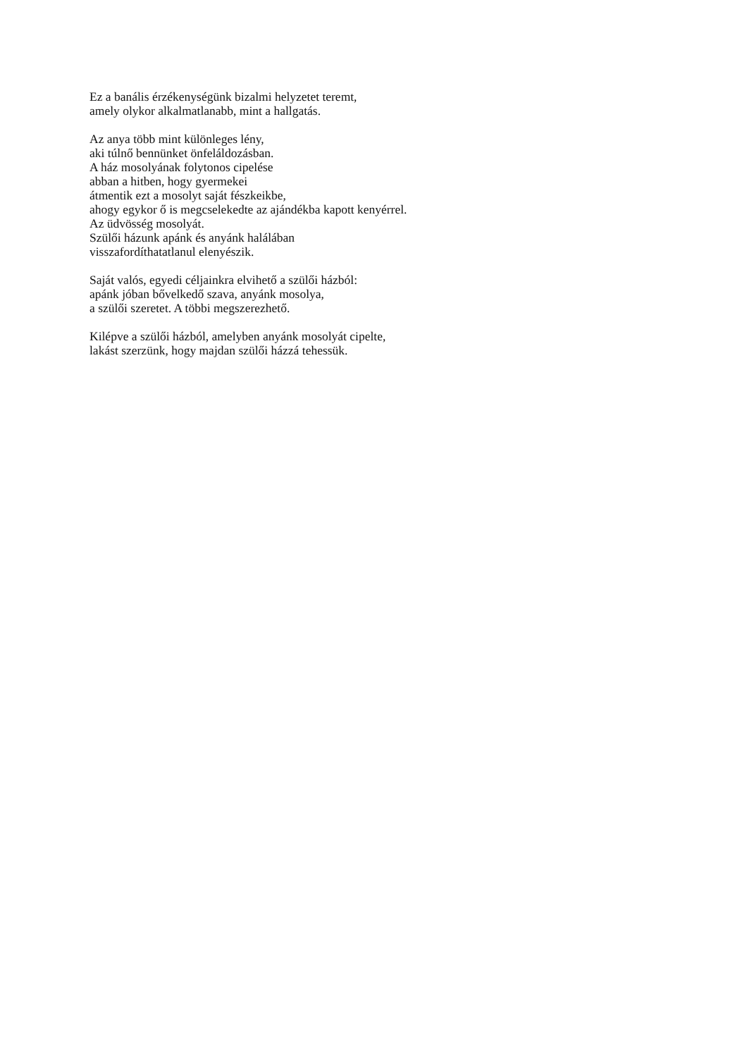Ez a banális érzékenységünk bizalmi helyzetet teremt,
amely olykor alkalmatlanabb, mint a hallgatás.
Az anya több mint különleges lény,
aki túlnő bennünket önfeláldozásban.
A ház mosolyának folytonos cipelése
abban a hitben, hogy gyermekei
átmentik ezt a mosolyt saját fészkeikbe,
ahogy egykor ő is megcselekedte az ajándékba kapott kenyérrel.
Az üdvösség mosolyát.
Szülői házunk apánk és anyánk halálában
visszafordíthatatlanul elenyészik.
Saját valós, egyedi céljainkra elvihető a szülői házból:
apánk jóban bővelkedő szava, anyánk mosolya,
a szülői szeretet. A többi megszerezhető.
Kilépve a szülői házból, amelyben anyánk mosolyát cipelte,
lakást szerzünk, hogy majdan szülői házzá tehessük.